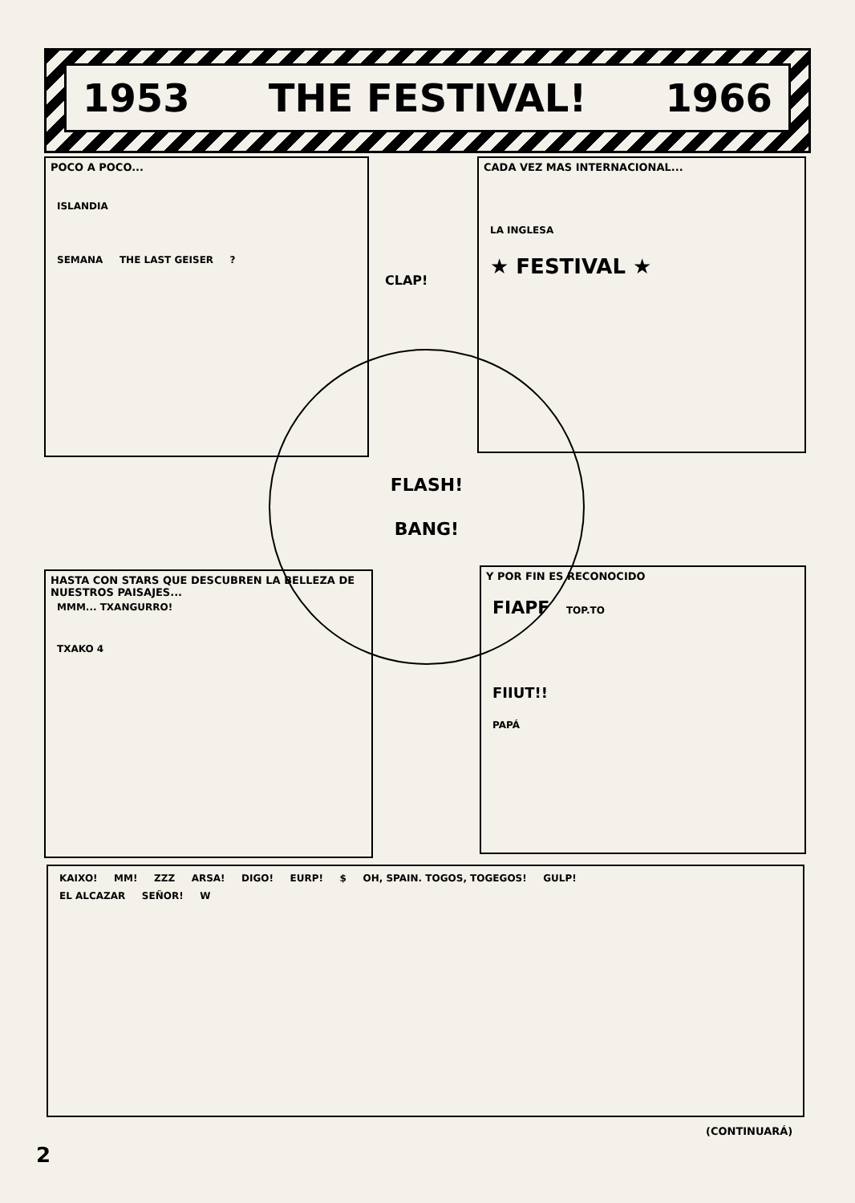1953 THE FESTIVAL! 1966
POCO A POCO...
ISLANDIA
SEMANA THE LAST GEISER ?
CADA VEZ MAS INTERNACIONAL...
LA INGLESA
★ FESTIVAL ★
CLAP!
FLASH!
BANG!
HASTA CON STARS QUE DESCUBREN LA BELLEZA DE NUESTROS PAISAJES...
MMM... TXANGURRO!
TXAKO 4
Y POR FIN ES RECONOCIDO
FIAPF TOP.TO
FIIUT!!
PAPÁ
KAIXO! MM! ZZZ ARSA! DIGO! EURP! $ OH, SPAIN. TOGOS, TOGEGOS! GULP!
EL ALCAZAR SEÑOR! W
(CONTINUARÁ)
2